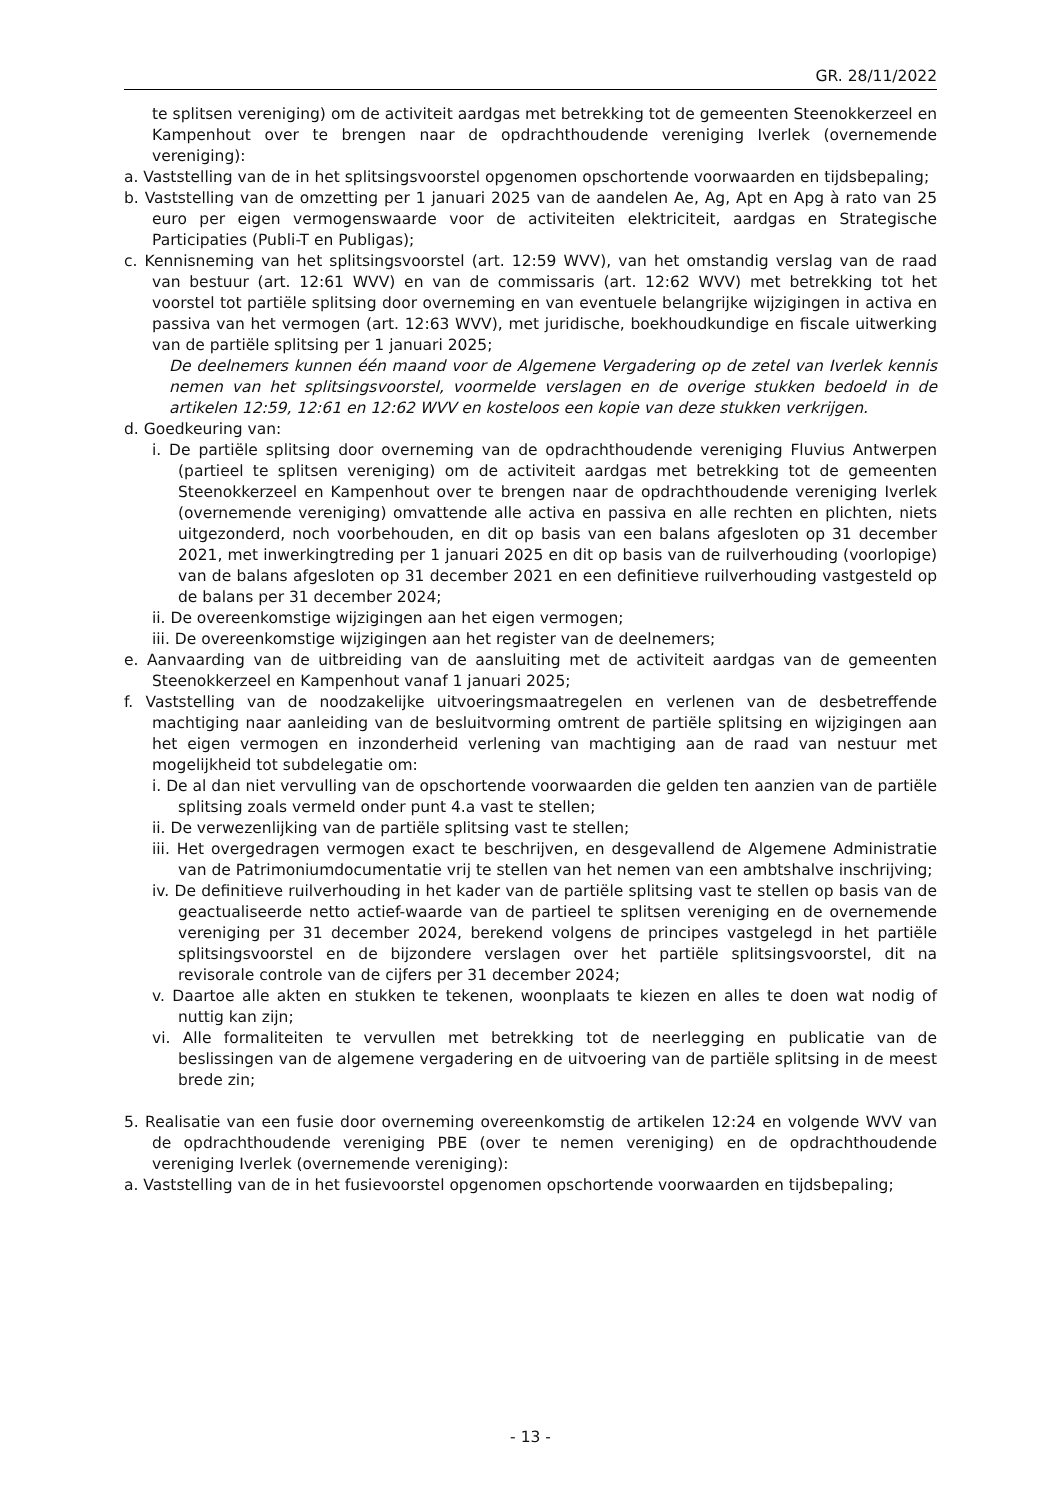GR. 28/11/2022
te splitsen vereniging) om de activiteit aardgas met betrekking tot de gemeenten Steenokkerzeel en Kampenhout over te brengen naar de opdrachthoudende vereniging Iverlek (overnemende vereniging):
a. Vaststelling van de in het splitsingsvoorstel opgenomen opschortende voorwaarden en tijdsbepaling;
b. Vaststelling van de omzetting per 1 januari 2025 van de aandelen Ae, Ag, Apt en Apg à rato van 25 euro per eigen vermogenswaarde voor de activiteiten elektriciteit, aardgas en Strategische Participaties (Publi-T en Publigas);
c. Kennisneming van het splitsingsvoorstel (art. 12:59 WVV), van het omstandig verslag van de raad van bestuur (art. 12:61 WVV) en van de commissaris (art. 12:62 WVV) met betrekking tot het voorstel tot partiële splitsing door overneming en van eventuele belangrijke wijzigingen in activa en passiva van het vermogen (art. 12:63 WVV), met juridische, boekhoudkundige en fiscale uitwerking van de partiële splitsing per 1 januari 2025;
De deelnemers kunnen één maand voor de Algemene Vergadering op de zetel van Iverlek kennis nemen van het splitsingsvoorstel, voormelde verslagen en de overige stukken bedoeld in de artikelen 12:59, 12:61 en 12:62 WVV en kosteloos een kopie van deze stukken verkrijgen.
d. Goedkeuring van:
i. De partiële splitsing door overneming van de opdrachthoudende vereniging Fluvius Antwerpen (partieel te splitsen vereniging) om de activiteit aardgas met betrekking tot de gemeenten Steenokkerzeel en Kampenhout over te brengen naar de opdrachthoudende vereniging Iverlek (overnemende vereniging) omvattende alle activa en passiva en alle rechten en plichten, niets uitgezonderd, noch voorbehouden, en dit op basis van een balans afgesloten op 31 december 2021, met inwerkingtreding per 1 januari 2025 en dit op basis van de ruilverhouding (voorlopige) van de balans afgesloten op 31 december 2021 en een definitieve ruilverhouding vastgesteld op de balans per 31 december 2024;
ii. De overeenkomstige wijzigingen aan het eigen vermogen;
iii. De overeenkomstige wijzigingen aan het register van de deelnemers;
e. Aanvaarding van de uitbreiding van de aansluiting met de activiteit aardgas van de gemeenten Steenokkerzeel en Kampenhout vanaf 1 januari 2025;
f. Vaststelling van de noodzakelijke uitvoeringsmaatregelen en verlenen van de desbetreffende machtiging naar aanleiding van de besluitvorming omtrent de partiële splitsing en wijzigingen aan het eigen vermogen en inzonderheid verlening van machtiging aan de raad van nestuur met mogelijkheid tot subdelegatie om:
i. De al dan niet vervulling van de opschortende voorwaarden die gelden ten aanzien van de partiële splitsing zoals vermeld onder punt 4.a vast te stellen;
ii. De verwezenlijking van de partiële splitsing vast te stellen;
iii. Het overgedragen vermogen exact te beschrijven, en desgevallend de Algemene Administratie van de Patrimoniumdocumentatie vrij te stellen van het nemen van een ambtshalve inschrijving;
iv. De definitieve ruilverhouding in het kader van de partiële splitsing vast te stellen op basis van de geactualiseerde netto actief-waarde van de partieel te splitsen vereniging en de overnemende vereniging per 31 december 2024, berekend volgens de principes vastgelegd in het partiële splitsingsvoorstel en de bijzondere verslagen over het partiële splitsingsvoorstel, dit na revisorale controle van de cijfers per 31 december 2024;
v. Daartoe alle akten en stukken te tekenen, woonplaats te kiezen en alles te doen wat nodig of nuttig kan zijn;
vi. Alle formaliteiten te vervullen met betrekking tot de neerlegging en publicatie van de beslissingen van de algemene vergadering en de uitvoering van de partiële splitsing in de meest brede zin;
5. Realisatie van een fusie door overneming overeenkomstig de artikelen 12:24 en volgende WVV van de opdrachthoudende vereniging PBE (over te nemen vereniging) en de opdrachthoudende vereniging Iverlek (overnemende vereniging):
a. Vaststelling van de in het fusievoorstel opgenomen opschortende voorwaarden en tijdsbepaling;
- 13 -